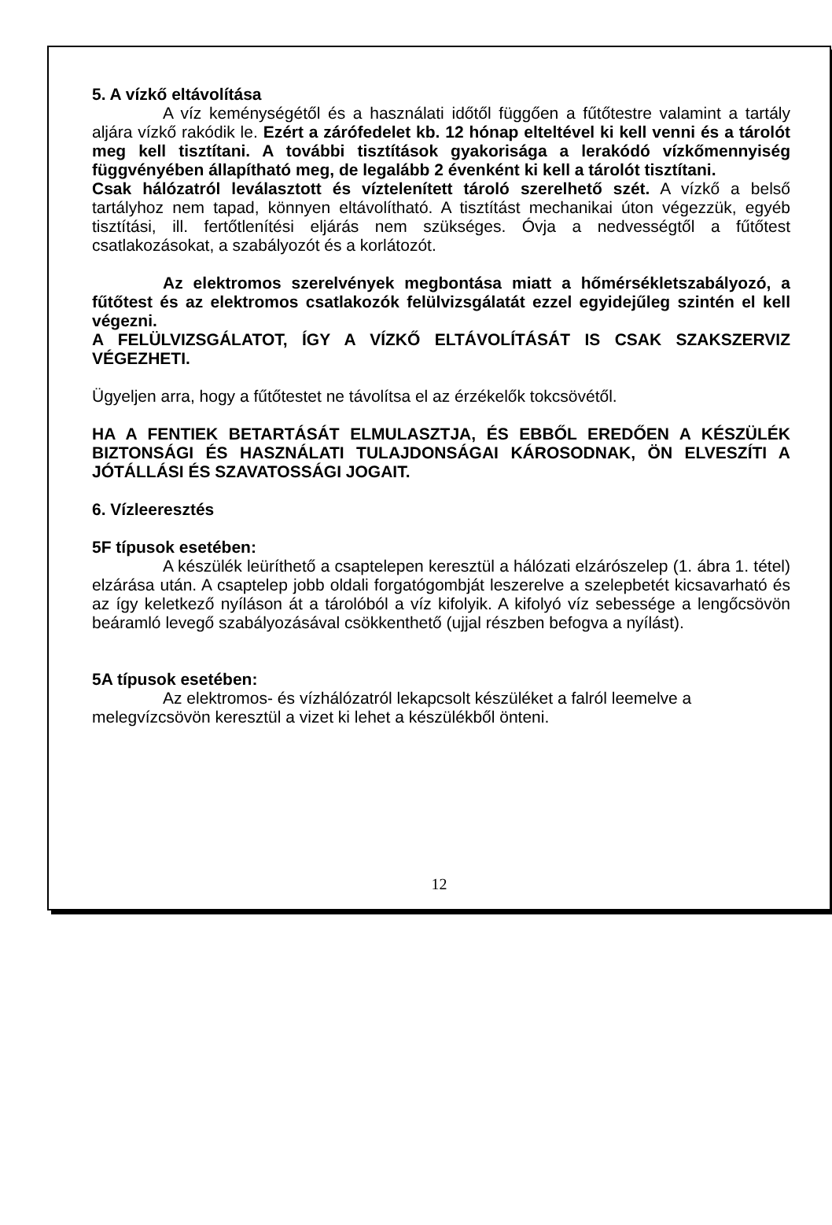5. A vízkő eltávolítása
A víz keménységétől és a használati időtől függően a fűtőtestre valamint a tartály aljára vízkő rakódik le. Ezért a zárófedelet kb. 12 hónap elteltével ki kell venni és a tárolót meg kell tisztítani. A további tisztítások gyakorisága a lerakódó vízkőmennyiség függvényében állapítható meg, de legalább 2 évenként ki kell a tárolót tisztítani.
Csak hálózatról leválasztott és víztelenített tároló szerelhető szét. A vízkő a belső tartályhoz nem tapad, könnyen eltávolítható. A tisztítást mechanikai úton végezzük, egyéb tisztítási, ill. fertőtlenítési eljárás nem szükséges. Óvja a nedvességtől a fűtőtest csatlakozásokat, a szabályozót és a korlátozót.
Az elektromos szerelvények megbontása miatt a hőmérsékletszabályozó, a fűtőtest és az elektromos csatlakozók felülvizsgálatát ezzel egyidejűleg szintén el kell végezni.
A FELÜLVIZSGÁLATOT, ÍGY A VÍZKŐ ELTÁVOLÍTÁSÁT IS CSAK SZAKSZERVIZ VÉGEZHETI.
Ügyeljen arra, hogy a fűtőtestet ne távolítsa el az érzékelők tokcsövétől.
HA A FENTIEK BETARTÁSÁT ELMULASZTJA, ÉS EBBŐL EREDŐEN A KÉSZÜLÉK BIZTONSÁGI ÉS HASZNÁLATI TULAJDONSÁGAI KÁROSODNAK, ÖN ELVESZÍTI A JÓTÁLLÁSI ÉS SZAVATOSSÁGI JOGAIT.
6. Vízleeresztés
5F típusok esetében:
A készülék leüríthető a csaptelepen keresztül a hálózati elzárószelep (1. ábra 1. tétel) elzárása után. A csaptelep jobb oldali forgatógombját leszerelve a szelepbetét kicsavarható és az így keletkező nyíláson át a tárolóból a víz kifolyik. A kifolyó víz sebessége a lengőcsövön beáramló levegő szabályozásával csökkenthető (ujjal részben befogva a nyílást).
5A típusok esetében:
Az elektromos- és vízhálózatról lekapcsolt készüléket a falról leemelve a melegvízcsövön keresztül a vizet ki lehet a készülékből önteni.
12